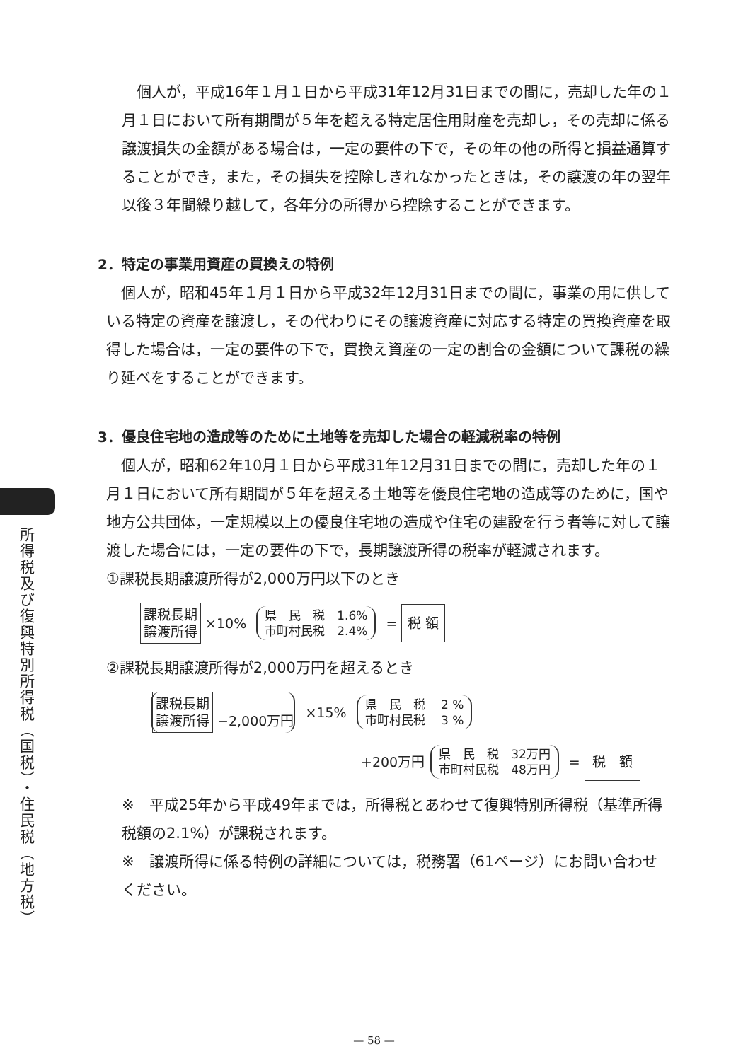所得税及び復興特別所得税（国税）・住民税（地方税）
個人が，平成16年１月１日から平成31年12月31日までの間に，売却した年の１月１日において所有期間が５年を超える特定居住用財産を売却し，その売却に係る譲渡損失の金額がある場合は，一定の要件の下で，その年の他の所得と損益通算することができ，また，その損失を控除しきれなかったときは，その譲渡の年の翌年以後３年間繰り越して，各年分の所得から控除することができます。
2．特定の事業用資産の買換えの特例
個人が，昭和45年１月１日から平成32年12月31日までの間に，事業の用に供している特定の資産を譲渡し，その代わりにその譲渡資産に対応する特定の買換資産を取得した場合は，一定の要件の下で，買換え資産の一定の割合の金額について課税の繰り延べをすることができます。
3．優良住宅地の造成等のために土地等を売却した場合の軽減税率の特例
個人が，昭和62年10月１日から平成31年12月31日までの間に，売却した年の１月１日において所有期間が５年を超える土地等を優良住宅地の造成等のために，国や地方公共団体，一定規模以上の優良住宅地の造成や住宅の建設を行う者等に対して譲渡した場合には，一定の要件の下で，長期譲渡所得の税率が軽減されます。
①課税長期譲渡所得が2,000万円以下のとき
課税長期
譲渡所得 ×10% 県　民　税　1.6%
市町村民税　2.4% = 税 額
②課税長期譲渡所得が2,000万円を超えるとき
課税長期
譲渡所得 −2,000万円 ×15% 県　民　税　 2 %
市町村民税　 3 %
+200万円 県　民　税　32万円
市町村民税　48万円 = 税　額
※　平成25年から平成49年までは，所得税とあわせて復興特別所得税（基準所得税額の2.1%）が課税されます。
※　譲渡所得に係る特例の詳細については，税務署（61ページ）にお問い合わせください。
— 58 —